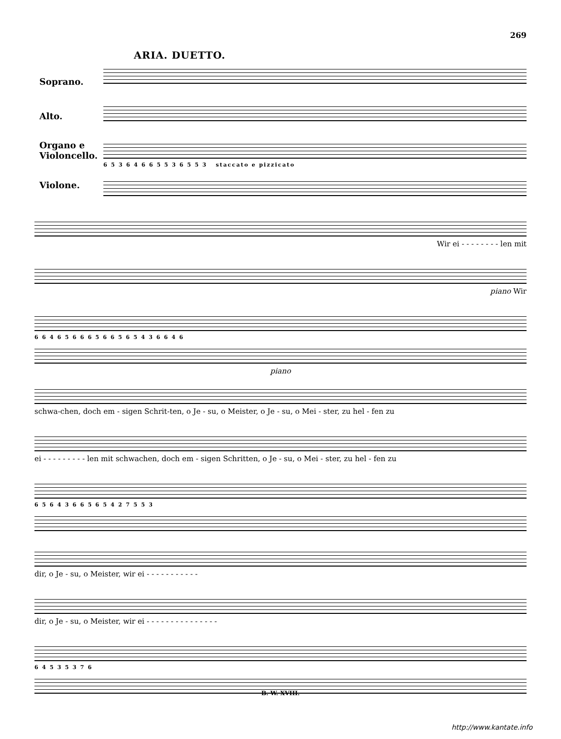269
ARIA. DUETTO.
Soprano.
Alto.
Organo e Violoncello.
Violone.
6 5 3 6 4 6 6 5 5 3 6 5 5 3 staccato e pizzicato
Wir ei - - - - - - - - len mit
piano Wir
6 6 4 6 5 6 6 6 5 6 6 5 6 5 4 3 6 6 4 6
piano
schwa-chen, doch em - sigen Schrit-ten, o Je - su, o Meister, o Je - su, o Mei - ster, zu hel - fen zu
ei - - - - - - - - - len mit schwachen, doch em - sigen Schritten, o Je - su, o Mei - ster, zu hel - fen zu
6 5 6 4 3 6 6 5 6 5 4 2 7 5 5 3
dir, o Je - su, o Meister, wir ei - - - - - - - - - - -
dir, o Je - su, o Meister, wir ei - - - - - - - - - - - - - - -
6 4 5 3 5 3 7 6
B. W. XVIII.
http://www.kantate.info